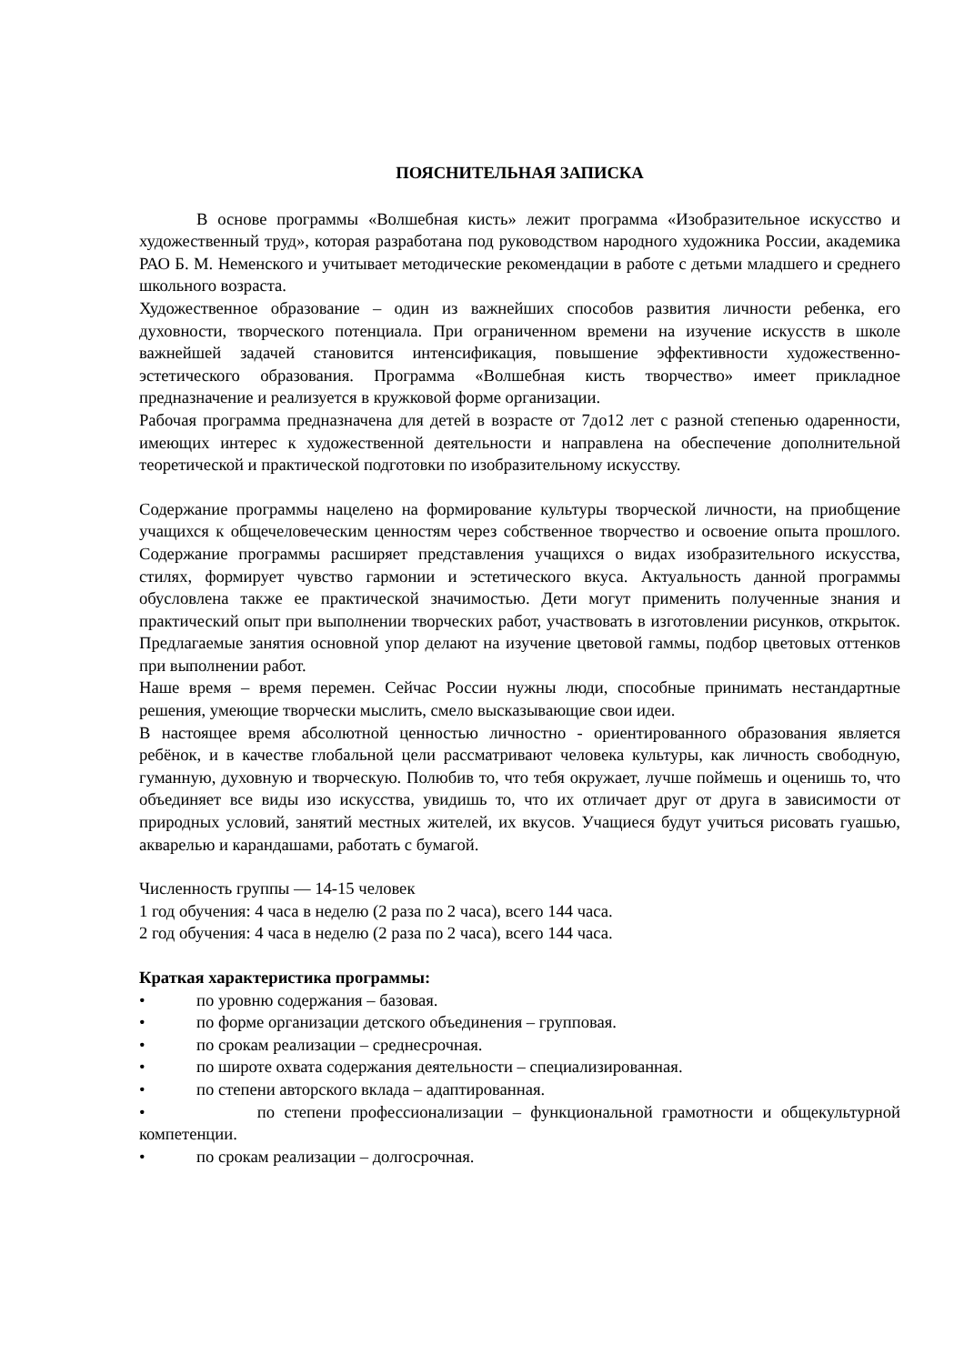ПОЯСНИТЕЛЬНАЯ ЗАПИСКА
В основе программы «Волшебная кисть» лежит программа «Изобразительное искусство и художественный труд», которая разработана под руководством народного художника России, академика РАО Б. М. Неменского и учитывает методические рекомендации в работе с детьми младшего и среднего школьного возраста.
Художественное образование – один из важнейших способов развития личности ребенка, его духовности, творческого потенциала. При ограниченном времени на изучение искусств в школе важнейшей задачей становится интенсификация, повышение эффективности художественно-эстетического образования. Программа «Волшебная кисть творчество» имеет прикладное предназначение и реализуется в кружковой форме организации.
Рабочая программа предназначена для детей в возрасте от 7до12 лет с разной степенью одаренности, имеющих интерес к художественной деятельности и направлена на обеспечение дополнительной теоретической и практической подготовки по изобразительному искусству.
Содержание программы нацелено на формирование культуры творческой личности, на приобщение учащихся к общечеловеческим ценностям через собственное творчество и освоение опыта прошлого. Содержание программы расширяет представления учащихся о видах изобразительного искусства, стилях, формирует чувство гармонии и эстетического вкуса. Актуальность данной программы обусловлена также ее практической значимостью. Дети могут применить полученные знания и практический опыт при выполнении творческих работ, участвовать в изготовлении рисунков, открыток. Предлагаемые занятия основной упор делают на изучение цветовой гаммы, подбор цветовых оттенков при выполнении работ.
Наше время – время перемен. Сейчас России нужны люди, способные принимать нестандартные решения, умеющие творчески мыслить, смело высказывающие свои идеи.
В настоящее время абсолютной ценностью личностно - ориентированного образования является ребёнок, и в качестве глобальной цели рассматривают человека культуры, как личность свободную, гуманную, духовную и творческую. Полюбив то, что тебя окружает, лучше поймешь и оценишь то, что объединяет все виды изо искусства, увидишь то, что их отличает друг от друга в зависимости от природных условий, занятий местных жителей, их вкусов. Учащиеся будут учиться рисовать гуашью, акварелью и карандашами, работать с бумагой.
Численность группы — 14-15 человек
1 год обучения: 4 часа в неделю (2 раза по 2 часа), всего 144 часа.
2 год обучения: 4 часа в неделю (2 раза по 2 часа), всего 144 часа.
Краткая характеристика программы:
• по уровню содержания – базовая.
• по форме организации детского объединения – групповая.
• по срокам реализации – среднесрочная.
• по широте охвата содержания деятельности – специализированная.
• по степени авторского вклада – адаптированная.
• по степени профессионализации – функциональной грамотности и общекультурной компетенции.
• по срокам реализации – долгосрочная.